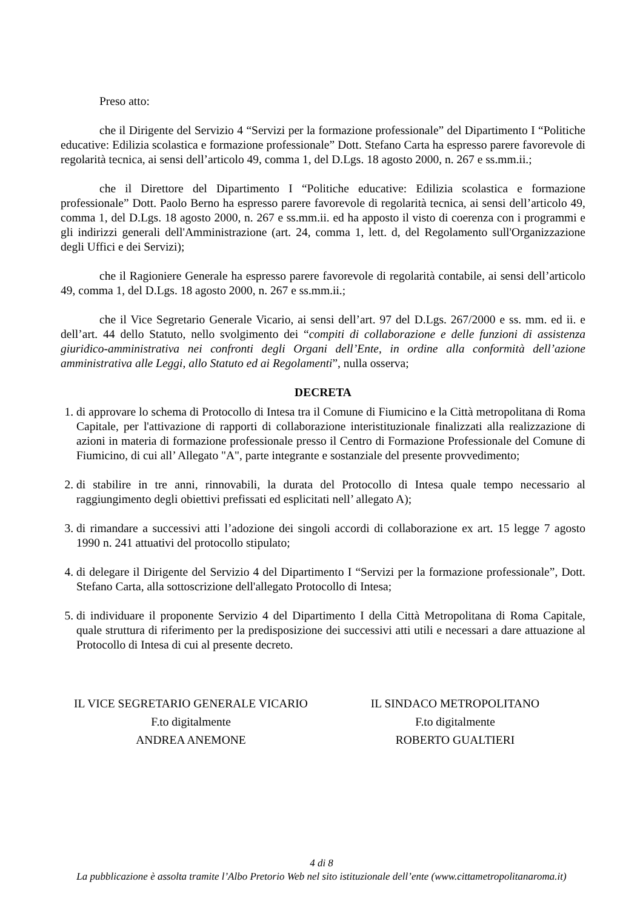Preso atto:
che il Dirigente del Servizio 4 “Servizi per la formazione professionale” del Dipartimento I “Politiche educative: Edilizia scolastica e formazione professionale” Dott. Stefano Carta ha espresso parere favorevole di regolarità tecnica, ai sensi dell’articolo 49, comma 1, del D.Lgs. 18 agosto 2000, n. 267 e ss.mm.ii.;
che il Direttore del Dipartimento I “Politiche educative: Edilizia scolastica e formazione professionale” Dott. Paolo Berno ha espresso parere favorevole di regolarità tecnica, ai sensi dell’articolo 49, comma 1, del D.Lgs. 18 agosto 2000, n. 267 e ss.mm.ii. ed ha apposto il visto di coerenza con i programmi e gli indirizzi generali dell'Amministrazione (art. 24, comma 1, lett. d, del Regolamento sull'Organizzazione degli Uffici e dei Servizi);
che il Ragioniere Generale ha espresso parere favorevole di regolarità contabile, ai sensi dell’articolo 49, comma 1, del D.Lgs. 18 agosto 2000, n. 267 e ss.mm.ii.;
che il Vice Segretario Generale Vicario, ai sensi dell’art. 97 del D.Lgs. 267/2000 e ss. mm. ed ii. e dell’art. 44 dello Statuto, nello svolgimento dei “compiti di collaborazione e delle funzioni di assistenza giuridico-amministrativa nei confronti degli Organi dell’Ente, in ordine alla conformità dell’azione amministrativa alle Leggi, allo Statuto ed ai Regolamenti”, nulla osserva;
DECRETA
1. di approvare lo schema di Protocollo di Intesa tra il Comune di Fiumicino e la Città metropolitana di Roma Capitale, per l'attivazione di rapporti di collaborazione interistituzionale finalizzati alla realizzazione di azioni in materia di formazione professionale presso il Centro di Formazione Professionale del Comune di Fiumicino, di cui all’ Allegato "A", parte integrante e sostanziale del presente provvedimento;
2. di stabilire in tre anni, rinnovabili, la durata del Protocollo di Intesa quale tempo necessario al raggiungimento degli obiettivi prefissati ed esplicitati nell’ allegato A);
3. di rimandare a successivi atti l’adozione dei singoli accordi di collaborazione ex art. 15 legge 7 agosto 1990 n. 241 attuativi del protocollo stipulato;
4. di delegare il Dirigente del Servizio 4 del Dipartimento I “Servizi per la formazione professionale”, Dott. Stefano Carta, alla sottoscrizione dell'allegato Protocollo di Intesa;
5. di individuare il proponente Servizio 4 del Dipartimento I della Città Metropolitana di Roma Capitale, quale struttura di riferimento per la predisposizione dei successivi atti utili e necessari a dare attuazione al Protocollo di Intesa di cui al presente decreto.
IL VICE SEGRETARIO GENERALE VICARIO
F.to digitalmente
ANDREA ANEMONE
IL SINDACO METROPOLITANO
F.to digitalmente
ROBERTO GUALTIERI
4 di 8
La pubblicazione è assolta tramite l’Albo Pretorio Web nel sito istituzionale dell’ente (www.cittametropolitanaroma.it)